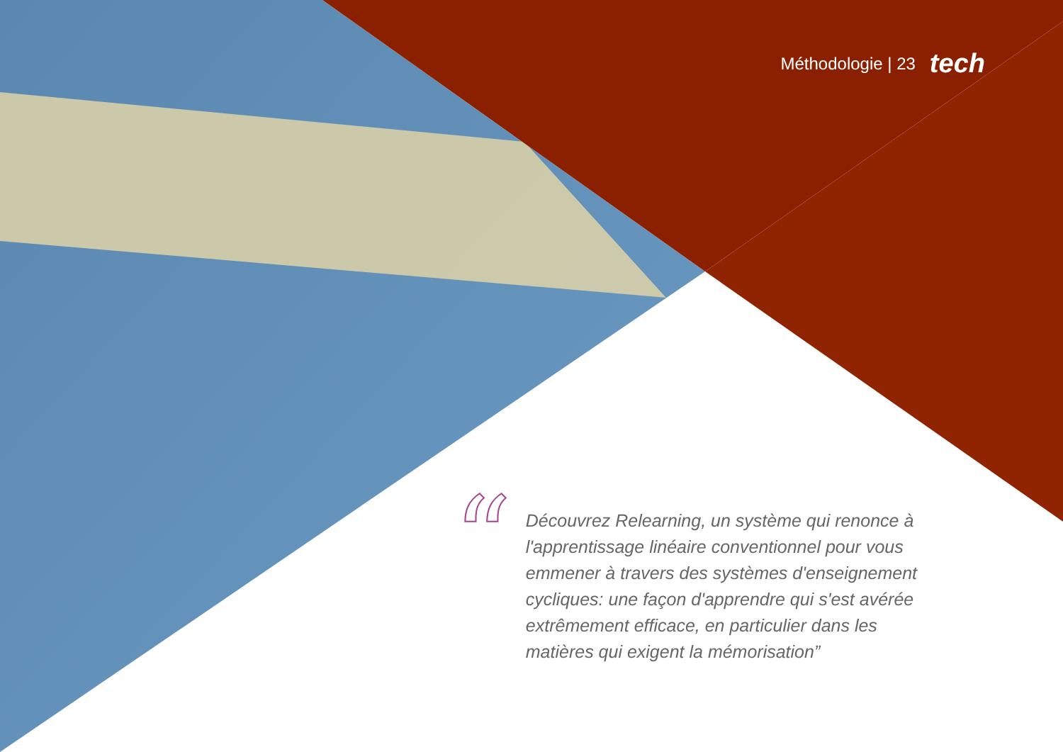Méthodologie | 23 tech
“
Découvrez Relearning, un système qui renonce à l'apprentissage linéaire conventionnel pour vous emmener à travers des systèmes d'enseignement cycliques: une façon d'apprendre qui s'est avérée extrêmement efficace, en particulier dans les matières qui exigent la mémorisation”